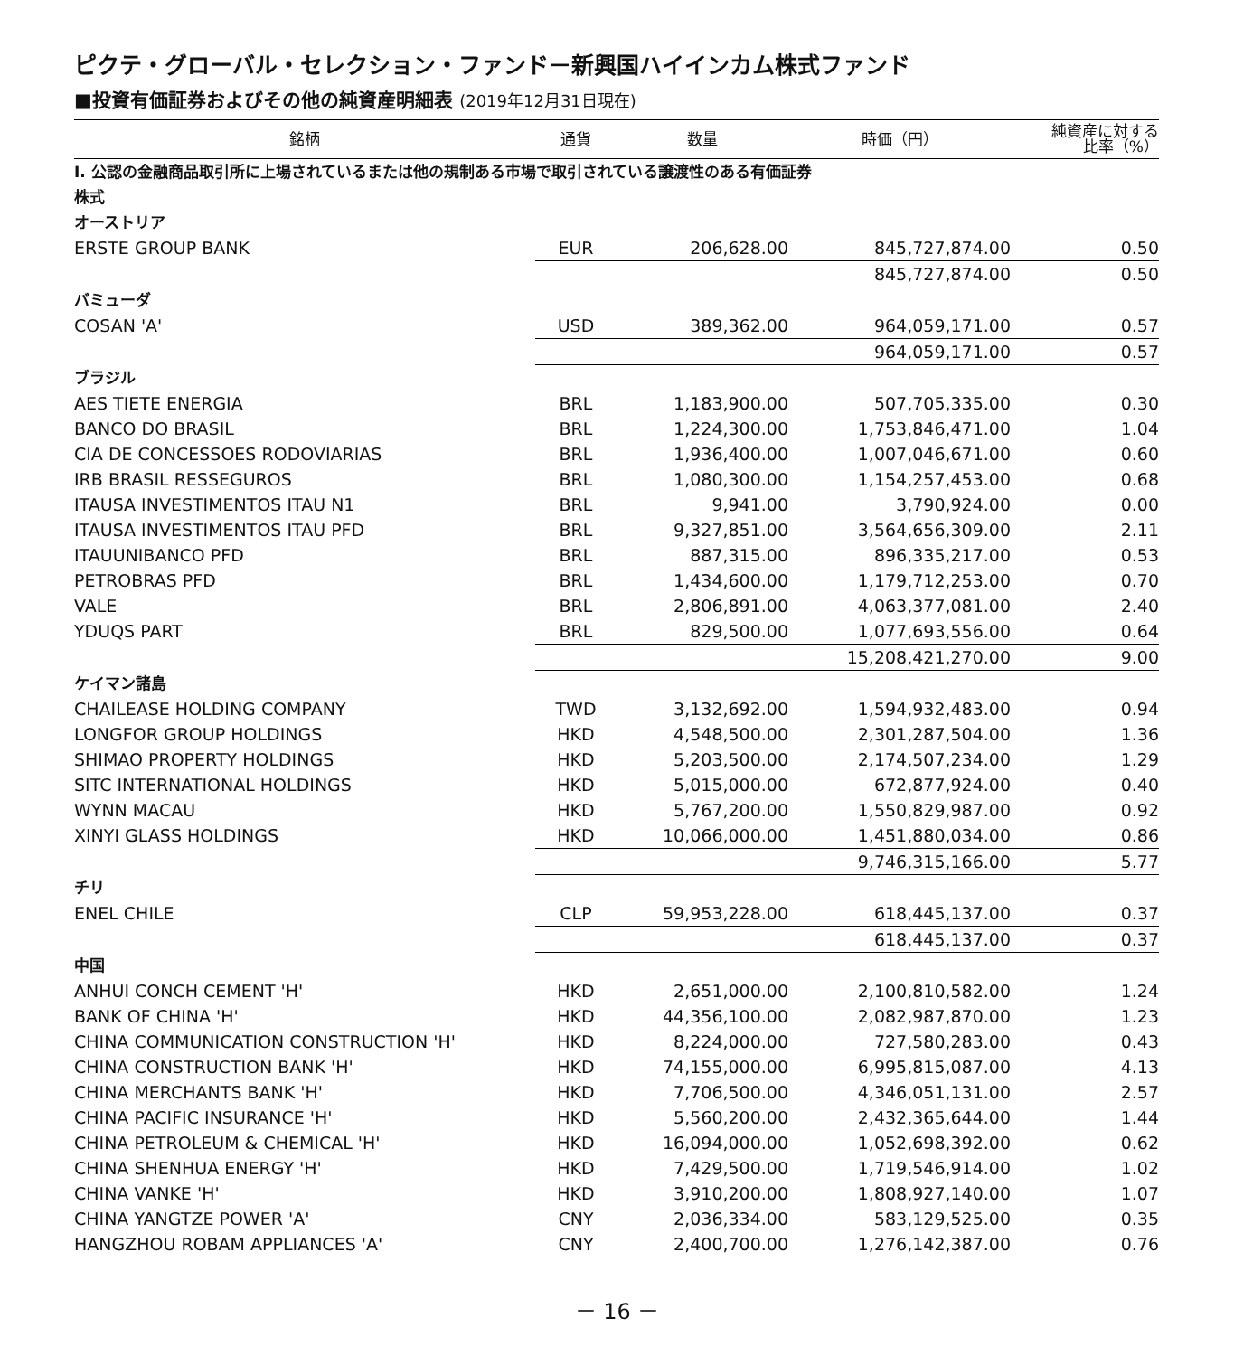ピクテ・グローバル・セレクション・ファンド－新興国ハイインカム株式ファンド
■投資有価証券およびその他の純資産明細表 (2019年12月31日現在)
| 銘柄 | 通貨 | 数量 | 時価（円） | 純資産に対する 比率（%） |
| --- | --- | --- | --- | --- |
| Ⅰ. 公認の金融商品取引所に上場されているまたは他の規制ある市場で取引されている譲渡性のある有価証券 | | | | |
| 株式 | | | | |
| オーストリア | | | | |
| ERSTE GROUP BANK | EUR | 206,628.00 | 845,727,874.00 | 0.50 |
| | | | 845,727,874.00 | 0.50 |
| バミューダ | | | | |
| COSAN 'A' | USD | 389,362.00 | 964,059,171.00 | 0.57 |
| | | | 964,059,171.00 | 0.57 |
| ブラジル | | | | |
| AES TIETE ENERGIA | BRL | 1,183,900.00 | 507,705,335.00 | 0.30 |
| BANCO DO BRASIL | BRL | 1,224,300.00 | 1,753,846,471.00 | 1.04 |
| CIA DE CONCESSOES RODOVIARIAS | BRL | 1,936,400.00 | 1,007,046,671.00 | 0.60 |
| IRB BRASIL RESSEGUROS | BRL | 1,080,300.00 | 1,154,257,453.00 | 0.68 |
| ITAUSA INVESTIMENTOS ITAU N1 | BRL | 9,941.00 | 3,790,924.00 | 0.00 |
| ITAUSA INVESTIMENTOS ITAU PFD | BRL | 9,327,851.00 | 3,564,656,309.00 | 2.11 |
| ITAUUNIBANCO PFD | BRL | 887,315.00 | 896,335,217.00 | 0.53 |
| PETROBRAS PFD | BRL | 1,434,600.00 | 1,179,712,253.00 | 0.70 |
| VALE | BRL | 2,806,891.00 | 4,063,377,081.00 | 2.40 |
| YDUQS PART | BRL | 829,500.00 | 1,077,693,556.00 | 0.64 |
| | | | 15,208,421,270.00 | 9.00 |
| ケイマン諸島 | | | | |
| CHAILEASE HOLDING COMPANY | TWD | 3,132,692.00 | 1,594,932,483.00 | 0.94 |
| LONGFOR GROUP HOLDINGS | HKD | 4,548,500.00 | 2,301,287,504.00 | 1.36 |
| SHIMAO PROPERTY HOLDINGS | HKD | 5,203,500.00 | 2,174,507,234.00 | 1.29 |
| SITC INTERNATIONAL HOLDINGS | HKD | 5,015,000.00 | 672,877,924.00 | 0.40 |
| WYNN MACAU | HKD | 5,767,200.00 | 1,550,829,987.00 | 0.92 |
| XINYI GLASS HOLDINGS | HKD | 10,066,000.00 | 1,451,880,034.00 | 0.86 |
| | | | 9,746,315,166.00 | 5.77 |
| チリ | | | | |
| ENEL CHILE | CLP | 59,953,228.00 | 618,445,137.00 | 0.37 |
| | | | 618,445,137.00 | 0.37 |
| 中国 | | | | |
| ANHUI CONCH CEMENT 'H' | HKD | 2,651,000.00 | 2,100,810,582.00 | 1.24 |
| BANK OF CHINA 'H' | HKD | 44,356,100.00 | 2,082,987,870.00 | 1.23 |
| CHINA COMMUNICATION CONSTRUCTION 'H' | HKD | 8,224,000.00 | 727,580,283.00 | 0.43 |
| CHINA CONSTRUCTION BANK 'H' | HKD | 74,155,000.00 | 6,995,815,087.00 | 4.13 |
| CHINA MERCHANTS BANK 'H' | HKD | 7,706,500.00 | 4,346,051,131.00 | 2.57 |
| CHINA PACIFIC INSURANCE 'H' | HKD | 5,560,200.00 | 2,432,365,644.00 | 1.44 |
| CHINA PETROLEUM & CHEMICAL 'H' | HKD | 16,094,000.00 | 1,052,698,392.00 | 0.62 |
| CHINA SHENHUA ENERGY 'H' | HKD | 7,429,500.00 | 1,719,546,914.00 | 1.02 |
| CHINA VANKE 'H' | HKD | 3,910,200.00 | 1,808,927,140.00 | 1.07 |
| CHINA YANGTZE POWER 'A' | CNY | 2,036,334.00 | 583,129,525.00 | 0.35 |
| HANGZHOU ROBAM APPLIANCES 'A' | CNY | 2,400,700.00 | 1,276,142,387.00 | 0.76 |
－ 16 －